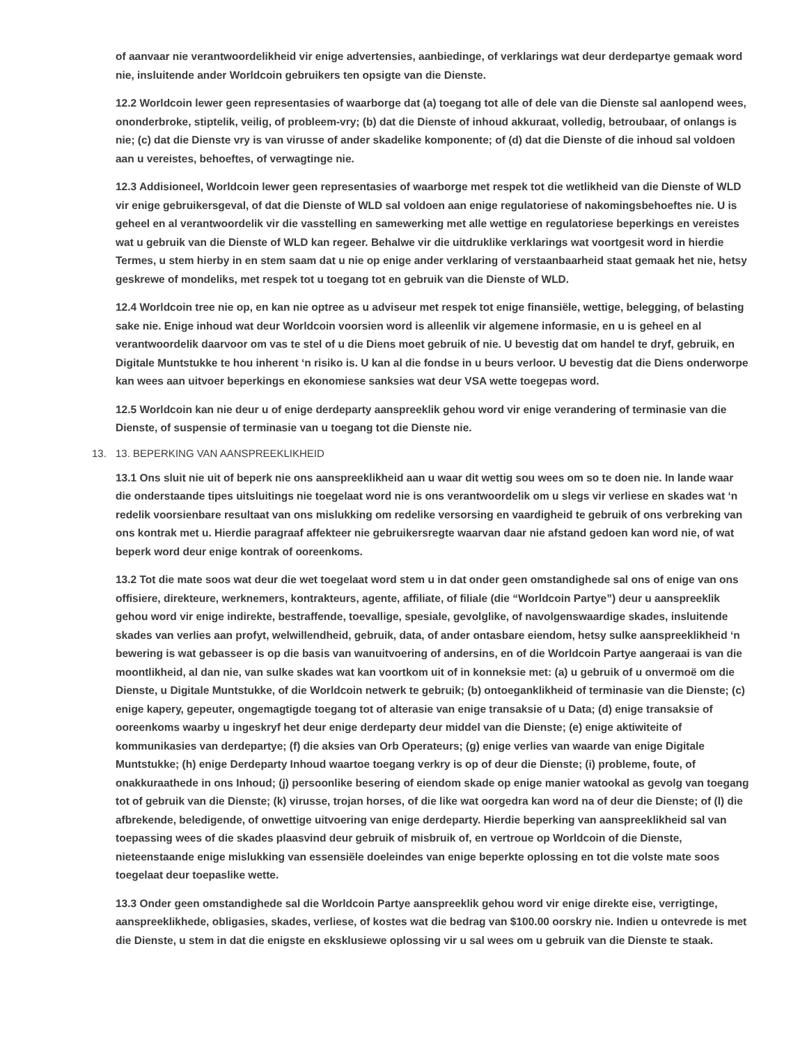of aanvaar nie verantwoordelikheid vir enige advertensies, aanbiedinge, of verklarings wat deur derdepartye gemaak word nie, insluitende ander Worldcoin gebruikers ten opsigte van die Dienste.
12.2 Worldcoin lewer geen representasies of waarborge dat (a) toegang tot alle of dele van die Dienste sal aanlopend wees, ononderbroke, stiptelik, veilig, of probleem-vry; (b) dat die Dienste of inhoud akkuraat, volledig, betroubaar, of onlangs is nie; (c) dat die Dienste vry is van virusse of ander skadelike komponente; of (d) dat die Dienste of die inhoud sal voldoen aan u vereistes, behoeftes, of verwagtinge nie.
12.3 Addisioneel, Worldcoin lewer geen representasies of waarborge met respek tot die wetlikheid van die Dienste of WLD vir enige gebruikersgeval, of dat die Dienste of WLD sal voldoen aan enige regulatoriese of nakomingsbehoeftes nie. U is geheel en al verantwoordelik vir die vasstelling en samewerking met alle wettige en regulatoriese beperkings en vereistes wat u gebruik van die Dienste of WLD kan regeer. Behalwe vir die uitdruklike verklarings wat voortgesit word in hierdie Termes, u stem hierby in en stem saam dat u nie op enige ander verklaring of verstaanbaarheid staat gemaak het nie, hetsy geskrewe of mondeliks, met respek tot u toegang tot en gebruik van die Dienste of WLD.
12.4 Worldcoin tree nie op, en kan nie optree as u adviseur met respek tot enige finansiële, wettige, belegging, of belasting sake nie. Enige inhoud wat deur Worldcoin voorsien word is alleenlik vir algemene informasie, en u is geheel en al verantwoordelik daarvoor om vas te stel of u die Diens moet gebruik of nie. U bevestig dat om handel te dryf, gebruik, en Digitale Muntstukke te hou inherent ‘n risiko is. U kan al die fondse in u beurs verloor. U bevestig dat die Diens onderworpe kan wees aan uitvoer beperkings en ekonomiese sanksies wat deur VSA wette toegepas word.
12.5 Worldcoin kan nie deur u of enige derdeparty aanspreeklik gehou word vir enige verandering of terminasie van die Dienste, of suspensie of terminasie van u toegang tot die Dienste nie.
13. 13. BEPERKING VAN AANSPREEKLIKHEID
13.1 Ons sluit nie uit of beperk nie ons aanspreeklikheid aan u waar dit wettig sou wees om so te doen nie. In lande waar die onderstaande tipes uitsluitings nie toegelaat word nie is ons verantwoordelik om u slegs vir verliese en skades wat ‘n redelik voorsienbare resultaat van ons mislukking om redelike versorsing en vaardigheid te gebruik of ons verbreking van ons kontrak met u. Hierdie paragraaf affekteer nie gebruikersregte waarvan daar nie afstand gedoen kan word nie, of wat beperk word deur enige kontrak of ooreenkoms.
13.2 Tot die mate soos wat deur die wet toegelaat word stem u in dat onder geen omstandighede sal ons of enige van ons offisiere, direkteure, werknemers, kontrakteurs, agente, affiliate, of filiale (die “Worldcoin Partye”) deur u aanspreeklik gehou word vir enige indirekte, bestraffende, toevallige, spesiale, gevolglike, of navolgenswaardige skades, insluitende skades van verlies aan profyt, welwillendheid, gebruik, data, of ander ontasbare eiendom, hetsy sulke aanspreeklikheid ‘n bewering is wat gebasseer is op die basis van wanuitvoering of andersins, en of die Worldcoin Partye aangeraai is van die moontlikheid, al dan nie, van sulke skades wat kan voortkom uit of in konneksie met: (a) u gebruik of u onvermoë om die Dienste, u Digitale Muntstukke, of die Worldcoin netwerk te gebruik; (b) ontoeganklikheid of terminasie van die Dienste; (c) enige kapery, gepeuter, ongemagtigde toegang tot of alterasie van enige transaksie of u Data; (d) enige transaksie of ooreenkoms waarby u ingeskryf het deur enige derdeparty deur middel van die Dienste; (e) enige aktiwiteite of kommunikasies van derdepartye; (f) die aksies van Orb Operateurs; (g) enige verlies van waarde van enige Digitale Muntstukke; (h) enige Derdeparty Inhoud waartoe toegang verkry is op of deur die Dienste; (i) probleme, foute, of onakkuraathede in ons Inhoud; (j) persoonlike besering of eiendom skade op enige manier watookal as gevolg van toegang tot of gebruik van die Dienste; (k) virusse, trojan horses, of die like wat oorgedra kan word na of deur die Dienste; of (l) die afbrekende, beledigende, of onwettige uitvoering van enige derdeparty. Hierdie beperking van aanspreeklikheid sal van toepassing wees of die skades plaasvind deur gebruik of misbruik of, en vertroue op Worldcoin of die Dienste, nieteenstaande enige mislukking van essensiële doeleindes van enige beperkte oplossing en tot die volste mate soos toegelaat deur toepaslike wette.
13.3 Onder geen omstandighede sal die Worldcoin Partye aanspreeklik gehou word vir enige direkte eise, verrigtinge, aanspreeklikhede, obligasies, skades, verliese, of kostes wat die bedrag van $100.00 oorskry nie. Indien u ontevrede is met die Dienste, u stem in dat die enigste en eksklusiewe oplossing vir u sal wees om u gebruik van die Dienste te staak.